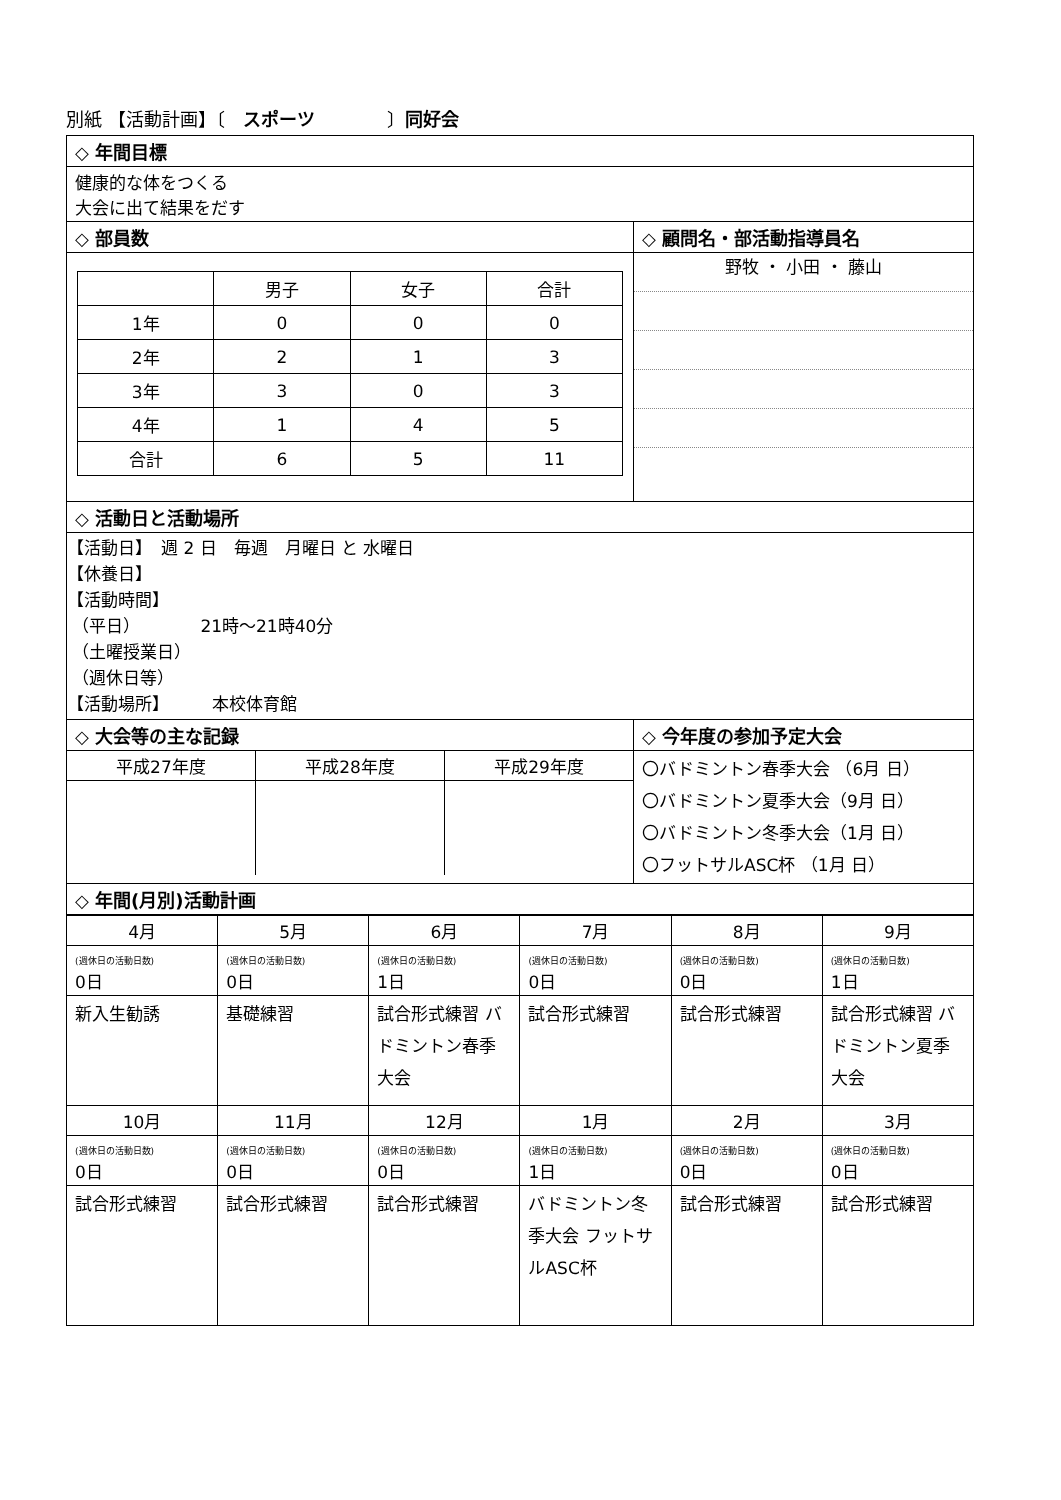別紙 【活動計画】〔　スポーツ　　　　〕同好会
| ◇ 年間目標 | |
| 健康的な体をつくる 大会に出て結果をだす | |
| ◇ 部員数 | ◇ 顧問名・部活動指導員名 |
| / / 男子 / 女子 / 合計 / / 1年 / 0 / 0 / 0 / / 2年 / 2 / 1 / 3 / / 3年 / 3 / 0 / 3 / / 4年 / 1 / 4 / 5 / / 合計 / 6 / 5 / 11 / | 野牧 ・ 小田 ・ 藤山 |
| ◇ 活動日と活動場所 | |
| 【活動日】 週 2 日 毎週 月曜日 と 水曜日 【休養日】 【活動時間】 （平日） 21時～21時40分 （土曜授業日） （週休日等） 【活動場所】 本校体育館 | |
| ◇ 大会等の主な記録 | ◇ 今年度の参加予定大会 |
| / 平成27年度 / 平成28年度 / 平成29年度 / | 〇バドミントン春季大会 （6月 日） 〇バドミントン夏季大会（9月 日） 〇バドミントン冬季大会（1月 日） 〇フットサルASC杯 （1月 日） |
| ◇ 年間(月別)活動計画 | |
| 4月 | 5月 | 6月 | 7月 | 8月 | 9月 |
| (週休日の活動日数) 0日 | (週休日の活動日数) 0日 | (週休日の活動日数) 1日 | (週休日の活動日数) 0日 | (週休日の活動日数) 0日 | (週休日の活動日数) 1日 |
| 新入生勧誘 | 基礎練習 | 試合形式練習 バドミントン春季大会 | 試合形式練習 | 試合形式練習 | 試合形式練習 バドミントン夏季大会 |
| 10月 | 11月 | 12月 | 1月 | 2月 | 3月 |
| (週休日の活動日数) 0日 | (週休日の活動日数) 0日 | (週休日の活動日数) 0日 | (週休日の活動日数) 1日 | (週休日の活動日数) 0日 | (週休日の活動日数) 0日 |
| 試合形式練習 | 試合形式練習 | 試合形式練習 | バドミントン冬季大会 フットサルASC杯 | 試合形式練習 | 試合形式練習 |